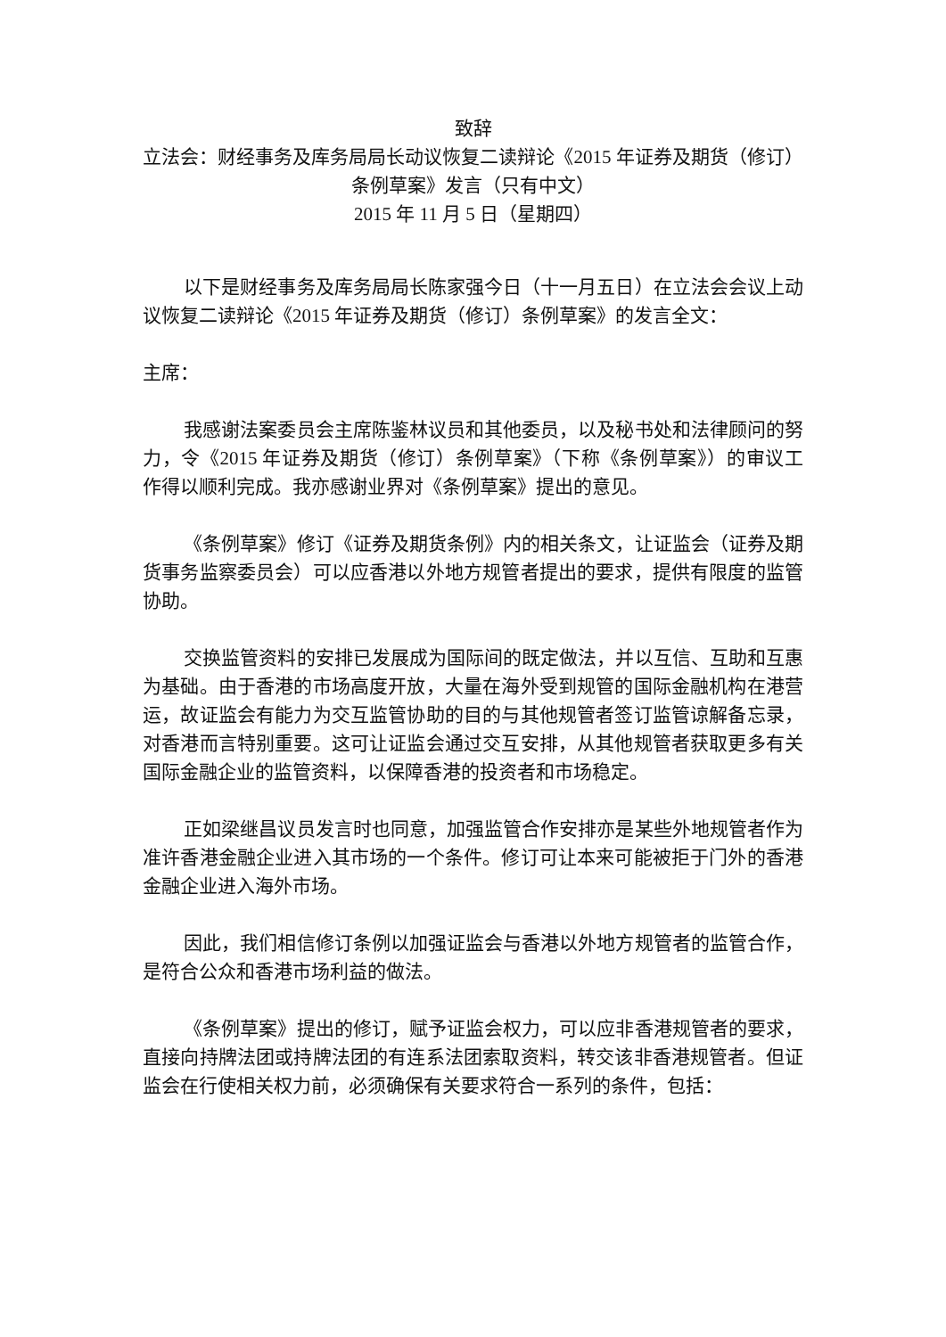致辞
立法会：财经事务及库务局局长动议恢复二读辩论《2015 年证券及期货（修订）条例草案》发言（只有中文）
2015 年 11 月 5 日（星期四）
以下是财经事务及库务局局长陈家强今日（十一月五日）在立法会会议上动议恢复二读辩论《2015 年证券及期货（修订）条例草案》的发言全文：
主席：
我感谢法案委员会主席陈鉴林议员和其他委员，以及秘书处和法律顾问的努力，令《2015 年证券及期货（修订）条例草案》（下称《条例草案》）的审议工作得以顺利完成。我亦感谢业界对《条例草案》提出的意见。
《条例草案》修订《证券及期货条例》内的相关条文，让证监会（证券及期货事务监察委员会）可以应香港以外地方规管者提出的要求，提供有限度的监管协助。
交换监管资料的安排已发展成为国际间的既定做法，并以互信、互助和互惠为基础。由于香港的市场高度开放，大量在海外受到规管的国际金融机构在港营运，故证监会有能力为交互监管协助的目的与其他规管者签订监管谅解备忘录，对香港而言特别重要。这可让证监会通过交互安排，从其他规管者获取更多有关国际金融企业的监管资料，以保障香港的投资者和市场稳定。
正如梁继昌议员发言时也同意，加强监管合作安排亦是某些外地规管者作为准许香港金融企业进入其市场的一个条件。修订可让本来可能被拒于门外的香港金融企业进入海外市场。
因此，我们相信修订条例以加强证监会与香港以外地方规管者的监管合作，是符合公众和香港市场利益的做法。
《条例草案》提出的修订，赋予证监会权力，可以应非香港规管者的要求，直接向持牌法团或持牌法团的有连系法团索取资料，转交该非香港规管者。但证监会在行使相关权力前，必须确保有关要求符合一系列的条件，包括：